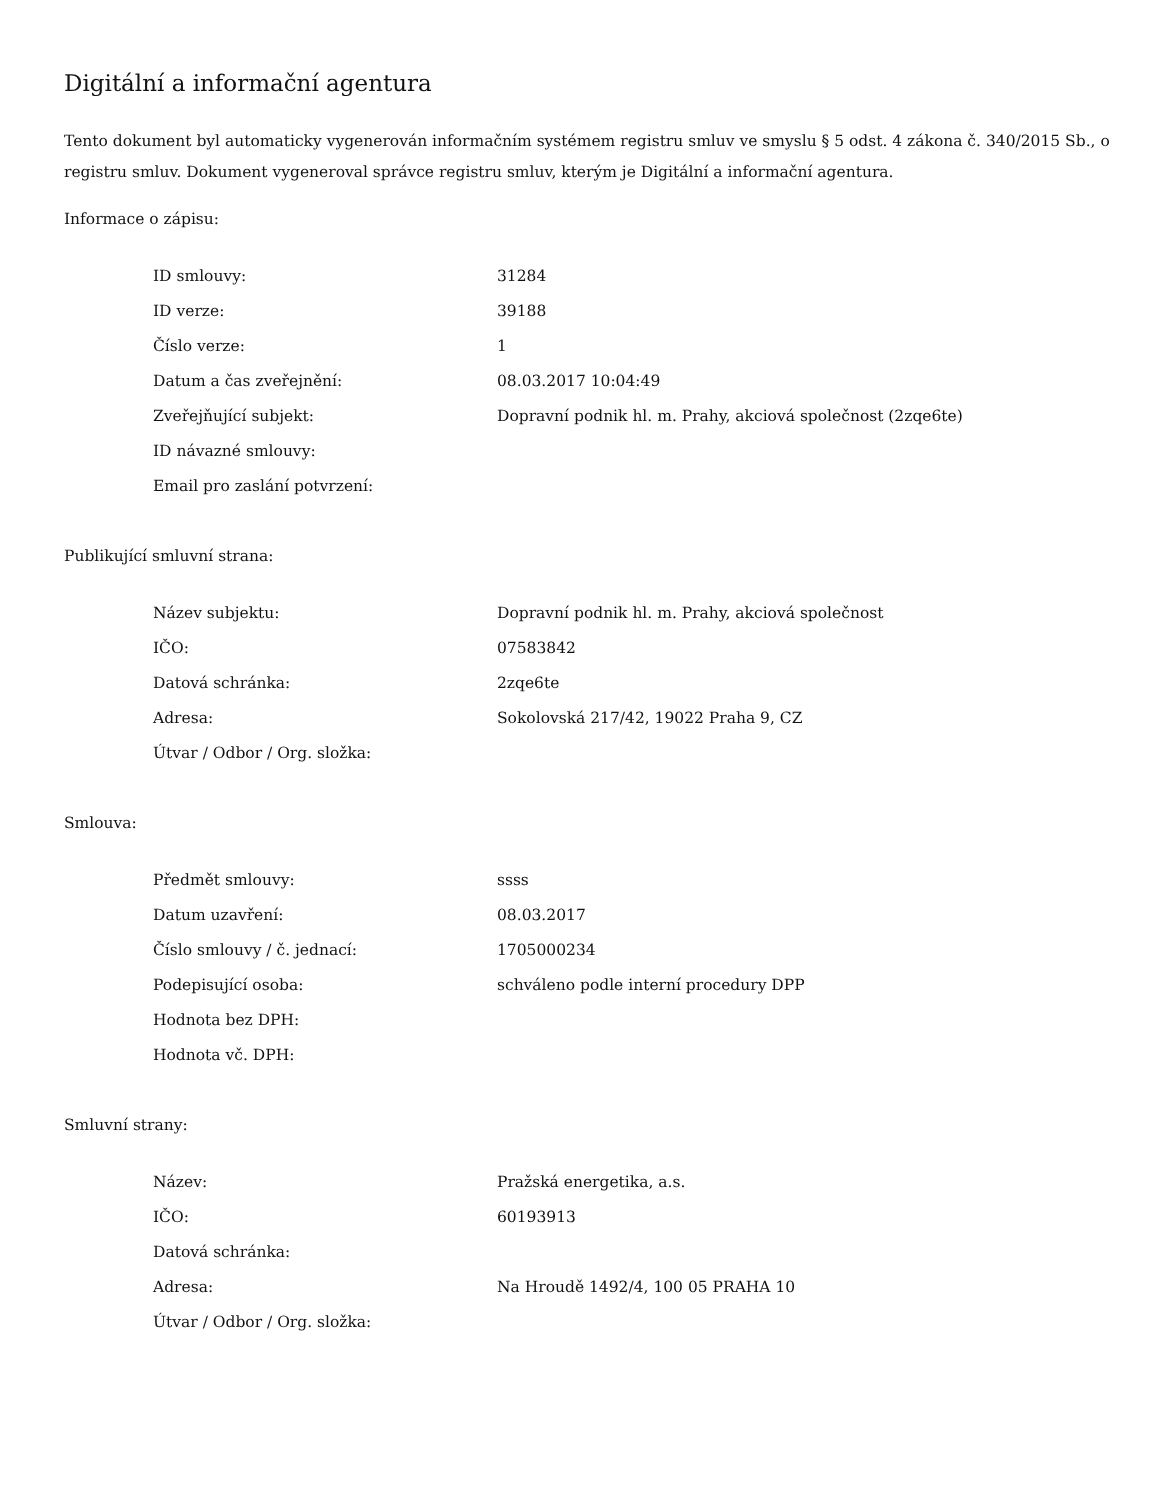Digitální a informační agentura
Tento dokument byl automaticky vygenerován informačním systémem registru smluv ve smyslu § 5 odst. 4 zákona č. 340/2015 Sb., o registru smluv. Dokument vygeneroval správce registru smluv, kterým je Digitální a informační agentura.
Informace o zápisu:
| ID smlouvy: | 31284 |
| ID verze: | 39188 |
| Číslo verze: | 1 |
| Datum a čas zveřejnění: | 08.03.2017 10:04:49 |
| Zveřejňující subjekt: | Dopravní podnik hl. m. Prahy, akciová společnost (2zqe6te) |
| ID návazné smlouvy: | |
| Email pro zaslání potvrzení: | |
Publikující smluvní strana:
| Název subjektu: | Dopravní podnik hl. m. Prahy, akciová společnost |
| IČO: | 07583842 |
| Datová schránka: | 2zqe6te |
| Adresa: | Sokolovská 217/42, 19022 Praha 9, CZ |
| Útvar / Odbor / Org. složka: | |
Smlouva:
| Předmět smlouvy: | ssss |
| Datum uzavření: | 08.03.2017 |
| Číslo smlouvy / č. jednací: | 1705000234 |
| Podepisující osoba: | schváleno podle interní procedury DPP |
| Hodnota bez DPH: | |
| Hodnota vč. DPH: | |
Smluvní strany:
| Název: | Pražská energetika, a.s. |
| IČO: | 60193913 |
| Datová schránka: | |
| Adresa: | Na Hroudě 1492/4, 100 05 PRAHA 10 |
| Útvar / Odbor / Org. složka: | |